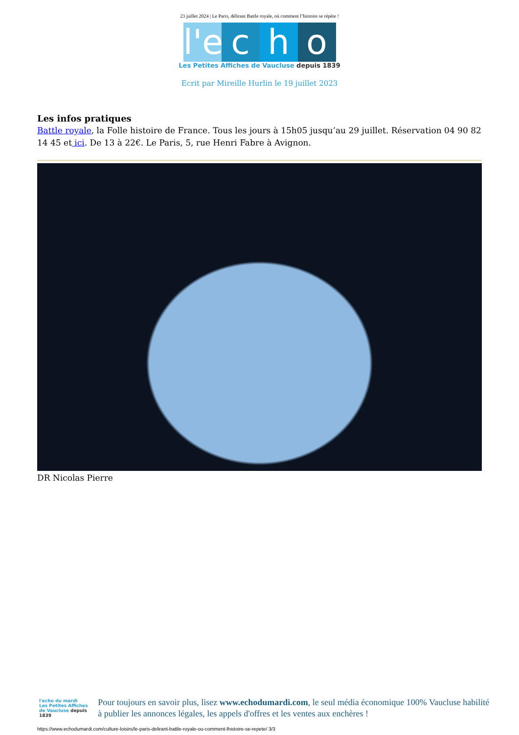23 juillet 2024 | Le Paris, délirant Battle royale, où comment l’histoire se répète !
l'e c h o
Les Petites Affiches de Vaucluse depuis 1839
Ecrit par Mireille Hurlin le 19 juillet 2023
Les infos pratiques
Battle royale, la Folle histoire de France. Tous les jours à 15h05 jusqu’au 29 juillet. Réservation 04 90 82 14 45 et ici. De 13 à 22€. Le Paris, 5, rue Henri Fabre à Avignon.
DR Nicolas Pierre
l'echo du mardi
Les Petites Affiches de Vaucluse depuis 1839
Pour toujours en savoir plus, lisez www.echodumardi.com, le seul média économique 100% Vaucluse habilité à publier les annonces légales, les appels d'offres et les ventes aux enchères !
https://www.echodumardi.com/culture-loisirs/le-paris-delirant-battle-royale-ou-comment-lhistoire-se-repete/ 3/3